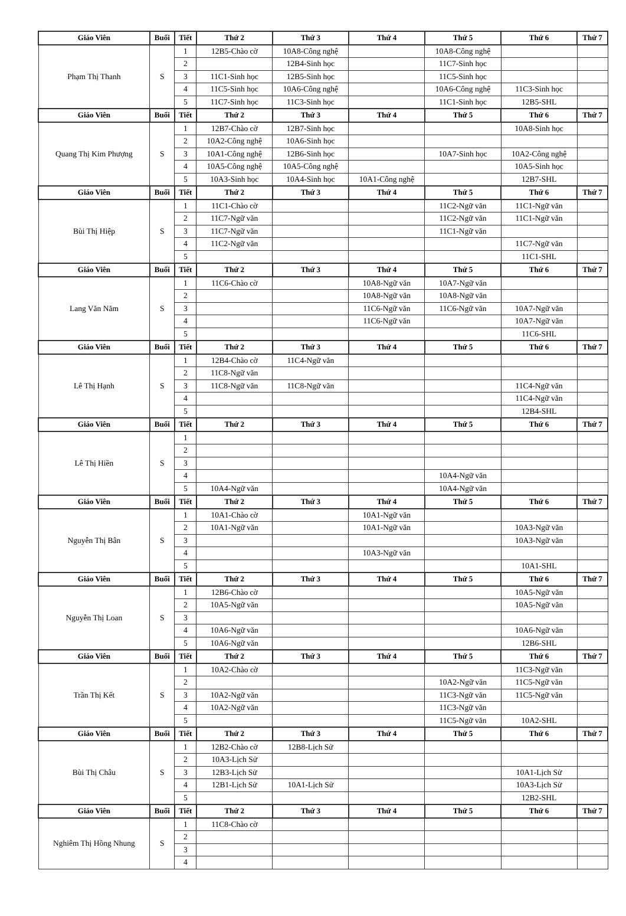| Giáo Viên | Buổi | Tiết | Thứ 2 | Thứ 3 | Thứ 4 | Thứ 5 | Thứ 6 | Thứ 7 |
| --- | --- | --- | --- | --- | --- | --- | --- | --- |
| Phạm Thị Thanh | S | 1 | 12B5-Chào cờ | 10A8-Công nghệ | | 10A8-Công nghệ | | |
| | | 2 | | 12B4-Sinh học | | 11C7-Sinh học | | |
| | | 3 | 11C1-Sinh học | 12B5-Sinh học | | 11C5-Sinh học | | |
| | | 4 | 11C5-Sinh học | 10A6-Công nghệ | | 10A6-Công nghệ | 11C3-Sinh học | |
| | | 5 | 11C7-Sinh học | 11C3-Sinh học | | 11C1-Sinh học | 12B5-SHL | |
| Giáo Viên | Buổi | Tiết | Thứ 2 | Thứ 3 | Thứ 4 | Thứ 5 | Thứ 6 | Thứ 7 |
| Quang Thị Kim Phượng | S | 1 | 12B7-Chào cờ | 12B7-Sinh học | | | 10A8-Sinh học | |
| | | 2 | 10A2-Công nghệ | 10A6-Sinh học | | | | |
| | | 3 | 10A1-Công nghệ | 12B6-Sinh học | | 10A7-Sinh học | 10A2-Công nghệ | |
| | | 4 | 10A5-Công nghệ | 10A5-Công nghệ | | | 10A5-Sinh học | |
| | | 5 | 10A3-Sinh học | 10A4-Sinh học | 10A1-Công nghệ | | 12B7-SHL | |
| Giáo Viên | Buổi | Tiết | Thứ 2 | Thứ 3 | Thứ 4 | Thứ 5 | Thứ 6 | Thứ 7 |
| Bùi Thị Hiệp | S | 1 | 11C1-Chào cờ | | | 11C2-Ngữ văn | 11C1-Ngữ văn | |
| | | 2 | 11C7-Ngữ văn | | | 11C2-Ngữ văn | 11C1-Ngữ văn | |
| | | 3 | 11C7-Ngữ văn | | | 11C1-Ngữ văn | | |
| | | 4 | 11C2-Ngữ văn | | | | 11C7-Ngữ văn | |
| | | 5 | | | | | 11C1-SHL | |
| Giáo Viên | Buổi | Tiết | Thứ 2 | Thứ 3 | Thứ 4 | Thứ 5 | Thứ 6 | Thứ 7 |
| Lang Văn Năm | S | 1 | 11C6-Chào cờ | | 10A8-Ngữ văn | 10A7-Ngữ văn | | |
| | | 2 | | | 10A8-Ngữ văn | 10A8-Ngữ văn | | |
| | | 3 | | | 11C6-Ngữ văn | 11C6-Ngữ văn | 10A7-Ngữ văn | |
| | | 4 | | | 11C6-Ngữ văn | | 10A7-Ngữ văn | |
| | | 5 | | | | | 11C6-SHL | |
| Giáo Viên | Buổi | Tiết | Thứ 2 | Thứ 3 | Thứ 4 | Thứ 5 | Thứ 6 | Thứ 7 |
| Lê Thị Hạnh | S | 1 | 12B4-Chào cờ | 11C4-Ngữ văn | | | | |
| | | 2 | 11C8-Ngữ văn | | | | | |
| | | 3 | 11C8-Ngữ văn | 11C8-Ngữ văn | | | 11C4-Ngữ văn | |
| | | 4 | | | | | 11C4-Ngữ văn | |
| | | 5 | | | | | 12B4-SHL | |
| Giáo Viên | Buổi | Tiết | Thứ 2 | Thứ 3 | Thứ 4 | Thứ 5 | Thứ 6 | Thứ 7 |
| Lê Thị Hiền | S | 1 | | | | | | |
| | | 2 | | | | | | |
| | | 3 | | | | | | |
| | | 4 | | | | 10A4-Ngữ văn | | |
| | | 5 | 10A4-Ngữ văn | | | 10A4-Ngữ văn | | |
| Giáo Viên | Buổi | Tiết | Thứ 2 | Thứ 3 | Thứ 4 | Thứ 5 | Thứ 6 | Thứ 7 |
| Nguyễn Thị Bân | S | 1 | 10A1-Chào cờ | | 10A1-Ngữ văn | | | |
| | | 2 | 10A1-Ngữ văn | | 10A1-Ngữ văn | | 10A3-Ngữ văn | |
| | | 3 | | | | | 10A3-Ngữ văn | |
| | | 4 | | | 10A3-Ngữ văn | | | |
| | | 5 | | | | | 10A1-SHL | |
| Giáo Viên | Buổi | Tiết | Thứ 2 | Thứ 3 | Thứ 4 | Thứ 5 | Thứ 6 | Thứ 7 |
| Nguyễn Thị Loan | S | 1 | 12B6-Chào cờ | | | | 10A5-Ngữ văn | |
| | | 2 | 10A5-Ngữ văn | | | | 10A5-Ngữ văn | |
| | | 3 | | | | | | |
| | | 4 | 10A6-Ngữ văn | | | | 10A6-Ngữ văn | |
| | | 5 | 10A6-Ngữ văn | | | | 12B6-SHL | |
| Giáo Viên | Buổi | Tiết | Thứ 2 | Thứ 3 | Thứ 4 | Thứ 5 | Thứ 6 | Thứ 7 |
| Trần Thị Kết | S | 1 | 10A2-Chào cờ | | | | 11C3-Ngữ văn | |
| | | 2 | | | | 10A2-Ngữ văn | 11C5-Ngữ văn | |
| | | 3 | 10A2-Ngữ văn | | | 11C3-Ngữ văn | 11C5-Ngữ văn | |
| | | 4 | 10A2-Ngữ văn | | | 11C3-Ngữ văn | | |
| | | 5 | | | | 11C5-Ngữ văn | 10A2-SHL | |
| Giáo Viên | Buổi | Tiết | Thứ 2 | Thứ 3 | Thứ 4 | Thứ 5 | Thứ 6 | Thứ 7 |
| Bùi Thị Châu | S | 1 | 12B2-Chào cờ | 12B8-Lịch Sử | | | | |
| | | 2 | 10A3-Lịch Sử | | | | | |
| | | 3 | 12B3-Lịch Sử | | | | 10A1-Lịch Sử | |
| | | 4 | 12B1-Lịch Sử | 10A1-Lịch Sử | | | 10A3-Lịch Sử | |
| | | 5 | | | | | 12B2-SHL | |
| Giáo Viên | Buổi | Tiết | Thứ 2 | Thứ 3 | Thứ 4 | Thứ 5 | Thứ 6 | Thứ 7 |
| Nghiêm Thị Hồng Nhung | S | 1 | 11C8-Chào cờ | | | | | |
| | | 2 | | | | | | |
| | | 3 | | | | | | |
| | | 4 | | | | | | |